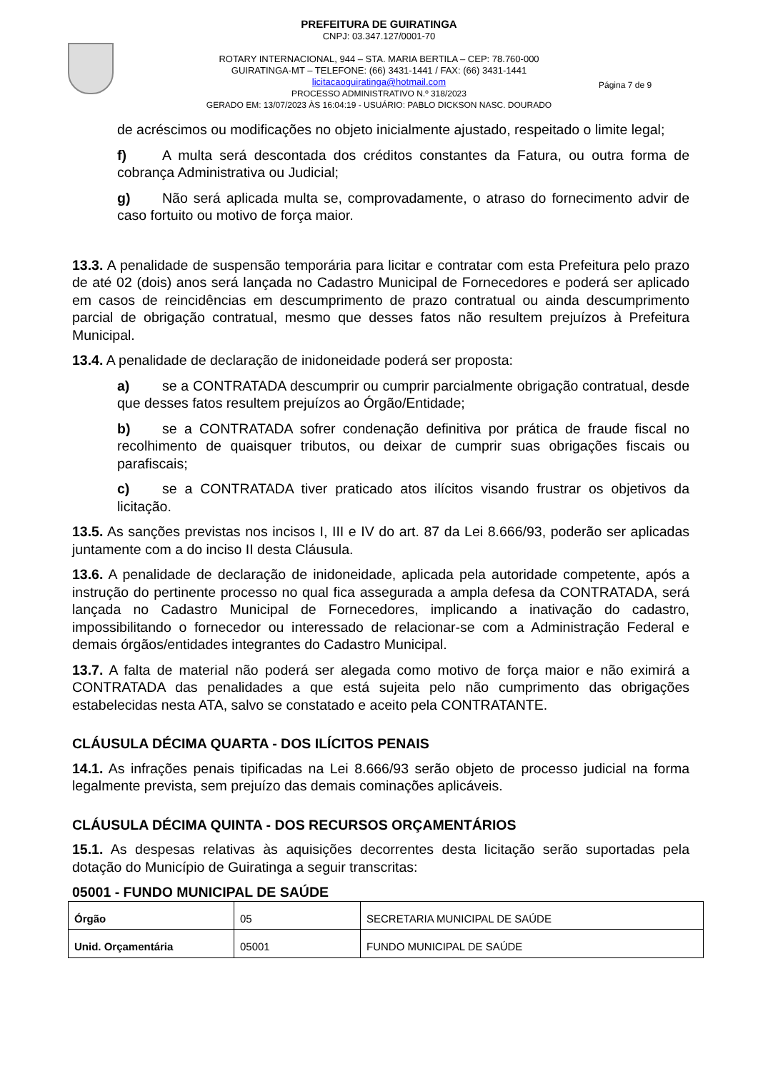PREFEITURA DE GUIRATINGA
CNPJ: 03.347.127/0001-70
ROTARY INTERNACIONAL, 944 – STA. MARIA BERTILA – CEP: 78.760-000
GUIRATINGA-MT – TELEFONE: (66) 3431-1441 / FAX: (66) 3431-1441
licitacaoguiratinga@hotmail.com
PROCESSO ADMINISTRATIVO N.º 318/2023
GERADO EM: 13/07/2023 ÀS 16:04:19 - USUÁRIO: PABLO DICKSON NASC. DOURADO
Página 7 de 9
de acréscimos ou modificações no objeto inicialmente ajustado, respeitado o limite legal;
f) A multa será descontada dos créditos constantes da Fatura, ou outra forma de cobrança Administrativa ou Judicial;
g) Não será aplicada multa se, comprovadamente, o atraso do fornecimento advir de caso fortuito ou motivo de força maior.
13.3. A penalidade de suspensão temporária para licitar e contratar com esta Prefeitura pelo prazo de até 02 (dois) anos será lançada no Cadastro Municipal de Fornecedores e poderá ser aplicado em casos de reincidências em descumprimento de prazo contratual ou ainda descumprimento parcial de obrigação contratual, mesmo que desses fatos não resultem prejuízos à Prefeitura Municipal.
13.4. A penalidade de declaração de inidoneidade poderá ser proposta:
a) se a CONTRATADA descumprir ou cumprir parcialmente obrigação contratual, desde que desses fatos resultem prejuízos ao Órgão/Entidade;
b) se a CONTRATADA sofrer condenação definitiva por prática de fraude fiscal no recolhimento de quaisquer tributos, ou deixar de cumprir suas obrigações fiscais ou parafiscais;
c) se a CONTRATADA tiver praticado atos ilícitos visando frustrar os objetivos da licitação.
13.5. As sanções previstas nos incisos I, III e IV do art. 87 da Lei 8.666/93, poderão ser aplicadas juntamente com a do inciso II desta Cláusula.
13.6. A penalidade de declaração de inidoneidade, aplicada pela autoridade competente, após a instrução do pertinente processo no qual fica assegurada a ampla defesa da CONTRATADA, será lançada no Cadastro Municipal de Fornecedores, implicando a inativação do cadastro, impossibilitando o fornecedor ou interessado de relacionar-se com a Administração Federal e demais órgãos/entidades integrantes do Cadastro Municipal.
13.7. A falta de material não poderá ser alegada como motivo de força maior e não eximirá a CONTRATADA das penalidades a que está sujeita pelo não cumprimento das obrigações estabelecidas nesta ATA, salvo se constatado e aceito pela CONTRATANTE.
CLÁUSULA DÉCIMA QUARTA - DOS ILÍCITOS PENAIS
14.1. As infrações penais tipificadas na Lei 8.666/93 serão objeto de processo judicial na forma legalmente prevista, sem prejuízo das demais cominações aplicáveis.
CLÁUSULA DÉCIMA QUINTA - DOS RECURSOS ORÇAMENTÁRIOS
15.1. As despesas relativas às aquisições decorrentes desta licitação serão suportadas pela dotação do Município de Guiratinga a seguir transcritas:
05001 - FUNDO MUNICIPAL DE SAÚDE
| Órgão | 05 | SECRETARIA MUNICIPAL DE SAÚDE |
| Unid. Orçamentária | 05001 | FUNDO MUNICIPAL DE SAÚDE |